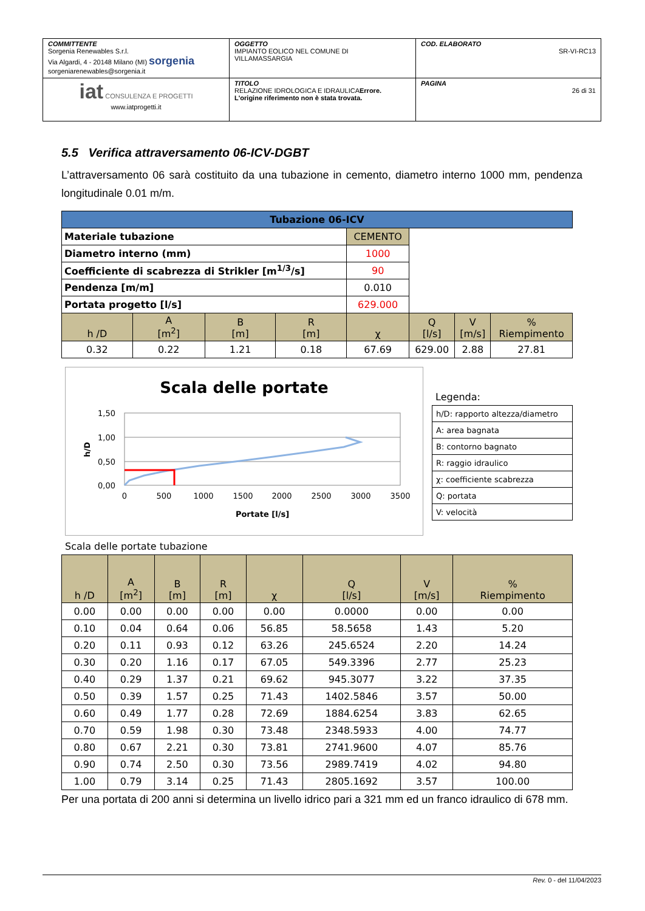| COMMITTENTE Sorgenia Renewables S.r.l. Via Algardi, 4 - 20148 Milano (MI) sorgenia sorgeniarenewables@sorgenia.it | OGGETTO IMPIANTO EOLICO NEL COMUNE DI VILLAMASSARGIA | COD. ELABORATO SR-VI-RC13 |
| iat CONSULENZA E PROGETTI www.iatprogetti.it | TITOLO RELAZIONE IDROLOGICA E IDRAULICA Errore. L'origine riferimento non è stata trovata. | PAGINA 26 di 31 |
5.5 Verifica attraversamento 06-ICV-DGBT
L’attraversamento 06 sarà costituito da una tubazione in cemento, diametro interno 1000 mm, pendenza longitudinale 0.01 m/m.
| Tubazione 06-ICV | | | | | | | |
| Materiale tubazione | | | | CEMENTO | | | |
| Diametro interno (mm) | | | | 1000 | | | |
| Coefficiente di scabrezza di Strikler [m<sup>1/3</sup>/s] | | | | 90 | | | |
| Pendenza [m/m] | | | | 0.010 | | | |
| Portata progetto [l/s] | | | | 629.000 | | | |
| h /D | A [m<sup>2</sup>] | B [m] | R [m] | χ | Q [l/s] | V [m/s] | % Riempimento |
| 0.32 | 0.22 | 1.21 | 0.18 | 67.69 | 629.00 | 2.88 | 27.81 |
Scala delle portate
1,50
1,00
0,50
0,00
0
500
1000
1500
2000
2500
3000
3500
Portate [l/s]
h/D
Legenda:
| h/D: rapporto altezza/diametro |
| A: area bagnata |
| B: contorno bagnato |
| R: raggio idraulico |
| χ: coefficiente scabrezza |
| Q: portata |
| V: velocità |
Scala delle portate tubazione
| h /D | A [m<sup>2</sup>] | B [m] | R [m] | χ | Q [l/s] | V [m/s] | % Riempimento |
| --- | --- | --- | --- | --- | --- | --- | --- |
| 0.00 | 0.00 | 0.00 | 0.00 | 0.00 | 0.0000 | 0.00 | 0.00 |
| 0.10 | 0.04 | 0.64 | 0.06 | 56.85 | 58.5658 | 1.43 | 5.20 |
| 0.20 | 0.11 | 0.93 | 0.12 | 63.26 | 245.6524 | 2.20 | 14.24 |
| 0.30 | 0.20 | 1.16 | 0.17 | 67.05 | 549.3396 | 2.77 | 25.23 |
| 0.40 | 0.29 | 1.37 | 0.21 | 69.62 | 945.3077 | 3.22 | 37.35 |
| 0.50 | 0.39 | 1.57 | 0.25 | 71.43 | 1402.5846 | 3.57 | 50.00 |
| 0.60 | 0.49 | 1.77 | 0.28 | 72.69 | 1884.6254 | 3.83 | 62.65 |
| 0.70 | 0.59 | 1.98 | 0.30 | 73.48 | 2348.5933 | 4.00 | 74.77 |
| 0.80 | 0.67 | 2.21 | 0.30 | 73.81 | 2741.9600 | 4.07 | 85.76 |
| 0.90 | 0.74 | 2.50 | 0.30 | 73.56 | 2989.7419 | 4.02 | 94.80 |
| 1.00 | 0.79 | 3.14 | 0.25 | 71.43 | 2805.1692 | 3.57 | 100.00 |
Per una portata di 200 anni si determina un livello idrico pari a 321 mm ed un franco idraulico di 678 mm.
Rev. 0 - del 11/04/2023